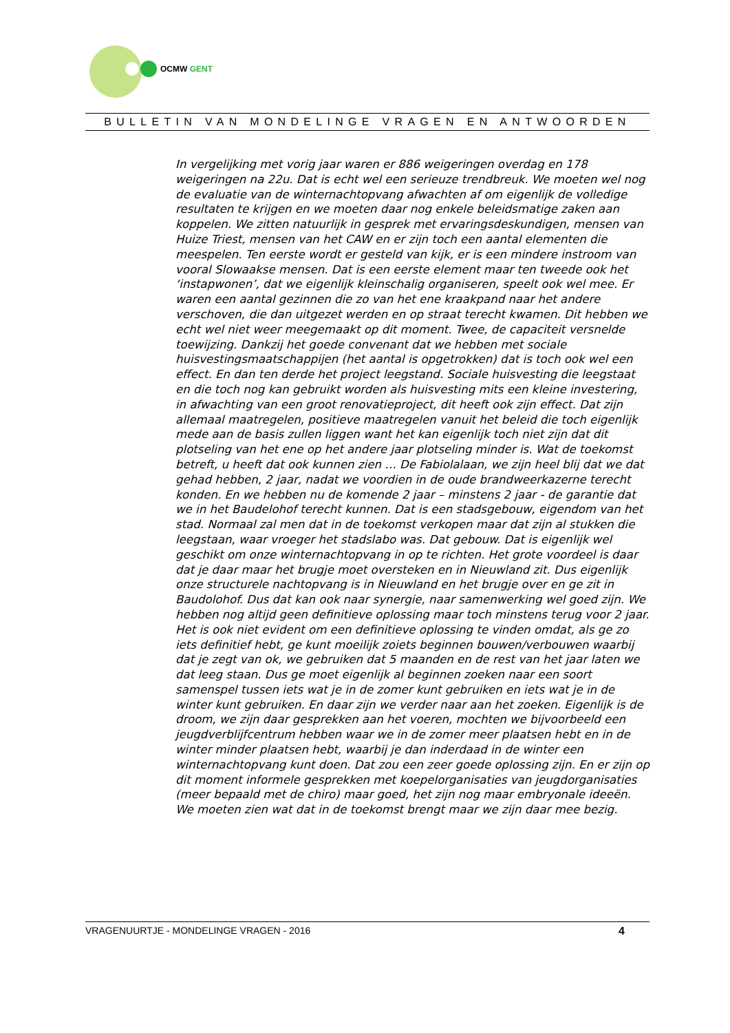OCMW GENT
BULLETIN VAN MONDELINGE VRAGEN EN ANTWOORDEN
In vergelijking met vorig jaar waren er 886 weigeringen overdag en 178 weigeringen na 22u. Dat is echt wel een serieuze trendbreuk. We moeten wel nog de evaluatie van de winternachtopvang afwachten af om eigenlijk de volledige resultaten te krijgen en we moeten daar nog enkele beleidsmatige zaken aan koppelen. We zitten natuurlijk in gesprek met ervaringsdeskundigen, mensen van Huize Triest, mensen van het CAW en er zijn toch een aantal elementen die meespelen. Ten eerste wordt er gesteld van kijk, er is een mindere instroom van vooral Slowaakse mensen. Dat is een eerste element maar ten tweede ook het ‘instapwonen’, dat we eigenlijk kleinschalig organiseren, speelt ook wel mee. Er waren een aantal gezinnen die zo van het ene kraakpand naar het andere verschoven, die dan uitgezet werden en op straat terecht kwamen. Dit hebben we echt wel niet weer meegemaakt op dit moment. Twee, de capaciteit versnelde toewijzing. Dankzij het goede convenant dat we hebben met sociale huisvestingsmaatschappijen (het aantal is opgetrokken) dat is toch ook wel een effect. En dan ten derde het project leegstand. Sociale huisvesting die leegstaat en die toch nog kan gebruikt worden als huisvesting mits een kleine investering, in afwachting van een groot renovatieproject, dit heeft ook zijn effect. Dat zijn allemaal maatregelen, positieve maatregelen vanuit het beleid die toch eigenlijk mede aan de basis zullen liggen want het kan eigenlijk toch niet zijn dat dit plotseling van het ene op het andere jaar plotseling minder is. Wat de toekomst betreft, u heeft dat ook kunnen zien … De Fabiolalaan, we zijn heel blij dat we dat gehad hebben, 2 jaar, nadat we voordien in de oude brandweerkazerne terecht konden. En we hebben nu de komende 2 jaar – minstens 2 jaar - de garantie dat we in het Baudelohof terecht kunnen. Dat is een stadsgebouw, eigendom van het stad. Normaal zal men dat in de toekomst verkopen maar dat zijn al stukken die leegstaan, waar vroeger het stadslabo was. Dat gebouw. Dat is eigenlijk wel geschikt om onze winternachtopvang in op te richten. Het grote voordeel is daar dat je daar maar het brugje moet oversteken en in Nieuwland zit. Dus eigenlijk onze structurele nachtopvang is in Nieuwland en het brugje over en ge zit in Baudolohof. Dus dat kan ook naar synergie, naar samenwerking wel goed zijn. We hebben nog altijd geen definitieve oplossing maar toch minstens terug voor 2 jaar. Het is ook niet evident om een definitieve oplossing te vinden omdat, als ge zo iets definitief hebt, ge kunt moeilijk zoiets beginnen bouwen/verbouwen waarbij dat je zegt van ok, we gebruiken dat 5 maanden en de rest van het jaar laten we dat leeg staan. Dus ge moet eigenlijk al beginnen zoeken naar een soort samenspel tussen iets wat je in de zomer kunt gebruiken en iets wat je in de winter kunt gebruiken. En daar zijn we verder naar aan het zoeken. Eigenlijk is de droom, we zijn daar gesprekken aan het voeren, mochten we bijvoorbeeld een jeugdverblijfcentrum hebben waar we in de zomer meer plaatsen hebt en in de winter minder plaatsen hebt, waarbij je dan inderdaad in de winter een winternachtopvang kunt doen. Dat zou een zeer goede oplossing zijn. En er zijn op dit moment informele gesprekken met koepelorganisaties van jeugdorganisaties (meer bepaald met de chiro) maar goed, het zijn nog maar embryonale ideeën. We moeten zien wat dat in de toekomst brengt maar we zijn daar mee bezig.
VRAGENUURTJE - MONDELINGE VRAGEN - 2016 4